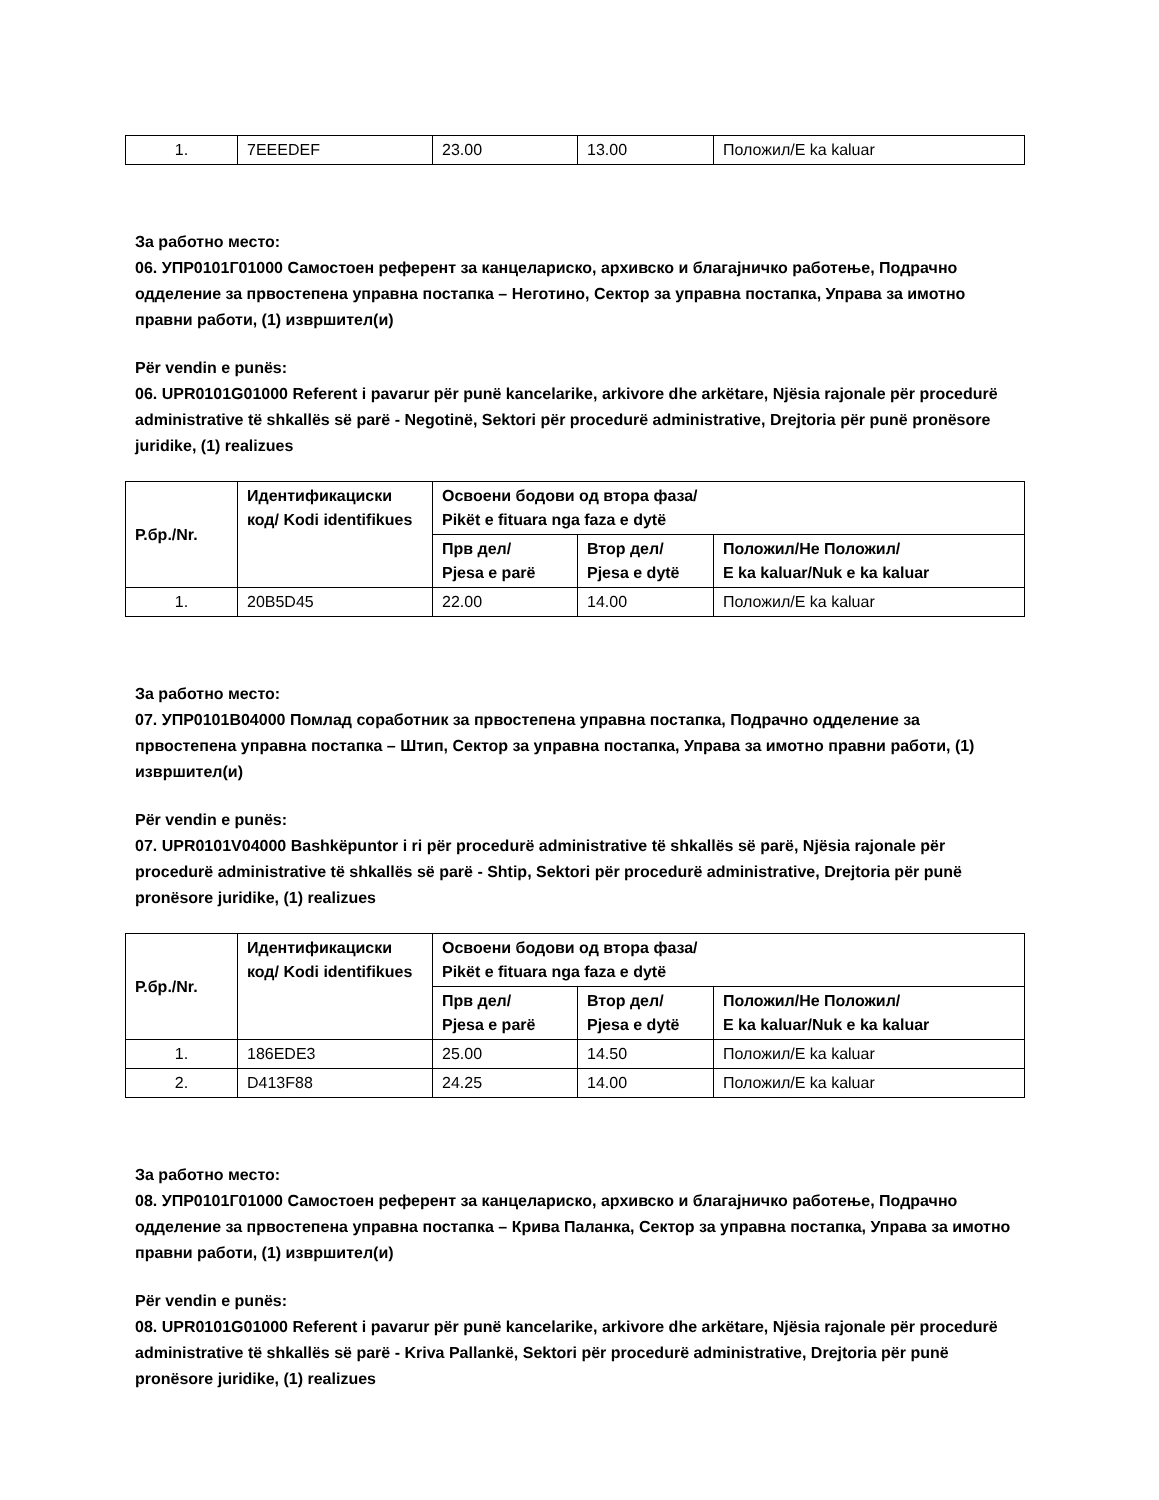| 1. | 7EEEDEF | 23.00 | 13.00 | Положил/E ka kaluar |
За работно место:
06. УПР0101Г01000 Самостоен референт за канцелариско, архивско и благајничко работење, Подрачно одделение за првостепена управна постапка – Неготино, Сектор за управна постапка, Управа за имотно правни работи, (1) извршител(и)
Për vendin e punës:
06. UPR0101G01000 Referent i pavarur për punë kancelarike, arkivore dhe arkëtare, Njësia rajonale për procedurë administrative të shkallës së parë - Negotinë, Sektori për procedurë administrative, Drejtoria për punë pronësore juridike, (1) realizues
| Р.бр./Nr. | Идентификациски код/ Kodi identifikues | Освоени бодови од втора фаза/ Pikët e fituara nga faza e dytë | | |
| --- | --- | --- | --- | --- |
| | | Прв дел/ Pjesa e parë | Втор дел/ Pjesa e dytë | Положил/Не Положил/ E ka kaluar/Nuk e ka kaluar |
| 1. | 20B5D45 | 22.00 | 14.00 | Положил/E ka kaluar |
За работно место:
07. УПР0101В04000 Помлад соработник за првостепена управна постапка, Подрачно одделение за првостепена управна постапка – Штип, Сектор за управна постапка, Управа за имотно правни работи, (1) извршител(и)
Për vendin e punës:
07. UPR0101V04000 Bashkëpuntor i ri për procedurë administrative të shkallës së parë, Njësia rajonale për procedurë administrative të shkallës së parë - Shtip, Sektori për procedurë administrative, Drejtoria për punë pronësore juridike, (1) realizues
| Р.бр./Nr. | Идентификациски код/ Kodi identifikues | Освоени бодови од втора фаза/ Pikët e fituara nga faza e dytë | | |
| --- | --- | --- | --- | --- |
| | | Прв дел/ Pjesa e parë | Втор дел/ Pjesa e dytë | Положил/Не Положил/ E ka kaluar/Nuk e ka kaluar |
| 1. | 186EDE3 | 25.00 | 14.50 | Положил/E ka kaluar |
| 2. | D413F88 | 24.25 | 14.00 | Положил/E ka kaluar |
За работно место:
08. УПР0101Г01000 Самостоен референт за канцелариско, архивско и благајничко работење, Подрачно одделение за првостепена управна постапка – Крива Паланка, Сектор за управна постапка, Управа за имотно правни работи, (1) извршител(и)
Për vendin e punës:
08. UPR0101G01000 Referent i pavarur për punë kancelarike, arkivore dhe arkëtare, Njësia rajonale për procedurë administrative të shkallës së parë - Kriva Pallankë, Sektori për procedurë administrative, Drejtoria për punë pronësore juridike, (1) realizues